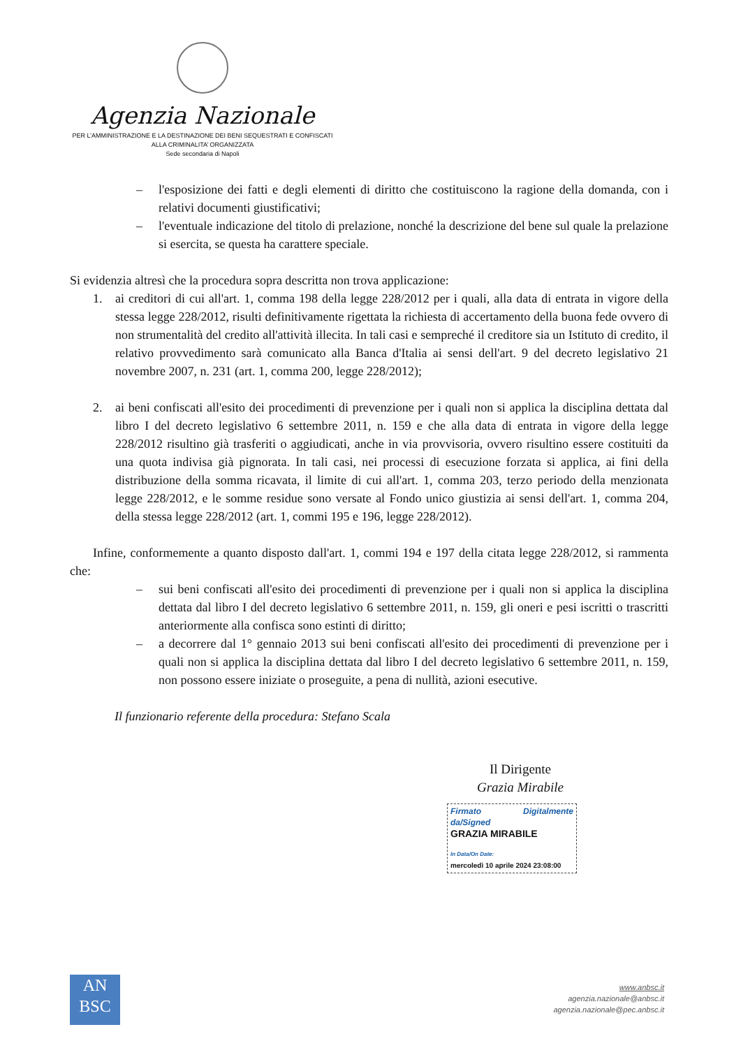Agenzia Nazionale
PER L’AMMINISTRAZIONE E LA DESTINAZIONE DEI BENI SEQUESTRATI E CONFISCATI
ALLA CRIMINALITA’ ORGANIZZATA
Sede secondaria di Napoli
– l'esposizione dei fatti e degli elementi di diritto che costituiscono la ragione della domanda, con i relativi documenti giustificativi;
– l'eventuale indicazione del titolo di prelazione, nonché la descrizione del bene sul quale la prelazione si esercita, se questa ha carattere speciale.
Si evidenzia altresì che la procedura sopra descritta non trova applicazione:
1. ai creditori di cui all'art. 1, comma 198 della legge 228/2012 per i quali, alla data di entrata in vigore della stessa legge 228/2012, risulti definitivamente rigettata la richiesta di accertamento della buona fede ovvero di non strumentalità del credito all'attività illecita. In tali casi e sempreché il creditore sia un Istituto di credito, il relativo provvedimento sarà comunicato alla Banca d'Italia ai sensi dell'art. 9 del decreto legislativo 21 novembre 2007, n. 231 (art. 1, comma 200, legge 228/2012);
2. ai beni confiscati all'esito dei procedimenti di prevenzione per i quali non si applica la disciplina dettata dal libro I del decreto legislativo 6 settembre 2011, n. 159 e che alla data di entrata in vigore della legge 228/2012 risultino già trasferiti o aggiudicati, anche in via provvisoria, ovvero risultino essere costituiti da una quota indivisa già pignorata. In tali casi, nei processi di esecuzione forzata si applica, ai fini della distribuzione della somma ricavata, il limite di cui all'art. 1, comma 203, terzo periodo della menzionata legge 228/2012, e le somme residue sono versate al Fondo unico giustizia ai sensi dell'art. 1, comma 204, della stessa legge 228/2012 (art. 1, commi 195 e 196, legge 228/2012).
Infine, conformemente a quanto disposto dall'art. 1, commi 194 e 197 della citata legge 228/2012, si rammenta che:
– sui beni confiscati all'esito dei procedimenti di prevenzione per i quali non si applica la disciplina dettata dal libro I del decreto legislativo 6 settembre 2011, n. 159, gli oneri e pesi iscritti o trascritti anteriormente alla confisca sono estinti di diritto;
– a decorrere dal 1° gennaio 2013 sui beni confiscati all'esito dei procedimenti di prevenzione per i quali non si applica la disciplina dettata dal libro I del decreto legislativo 6 settembre 2011, n. 159, non possono essere iniziate o proseguite, a pena di nullità, azioni esecutive.
Il funzionario referente della procedura: Stefano Scala
Il Dirigente
Grazia Mirabile
Firmato Digitalmente da/Signed
GRAZIA MIRABILE
In Data/On Date:
mercoledì 10 aprile 2024 23:08:00
AN
BSC
www.anbsc.it
agenzia.nazionale@anbsc.it
agenzia.nazionale@pec.anbsc.it